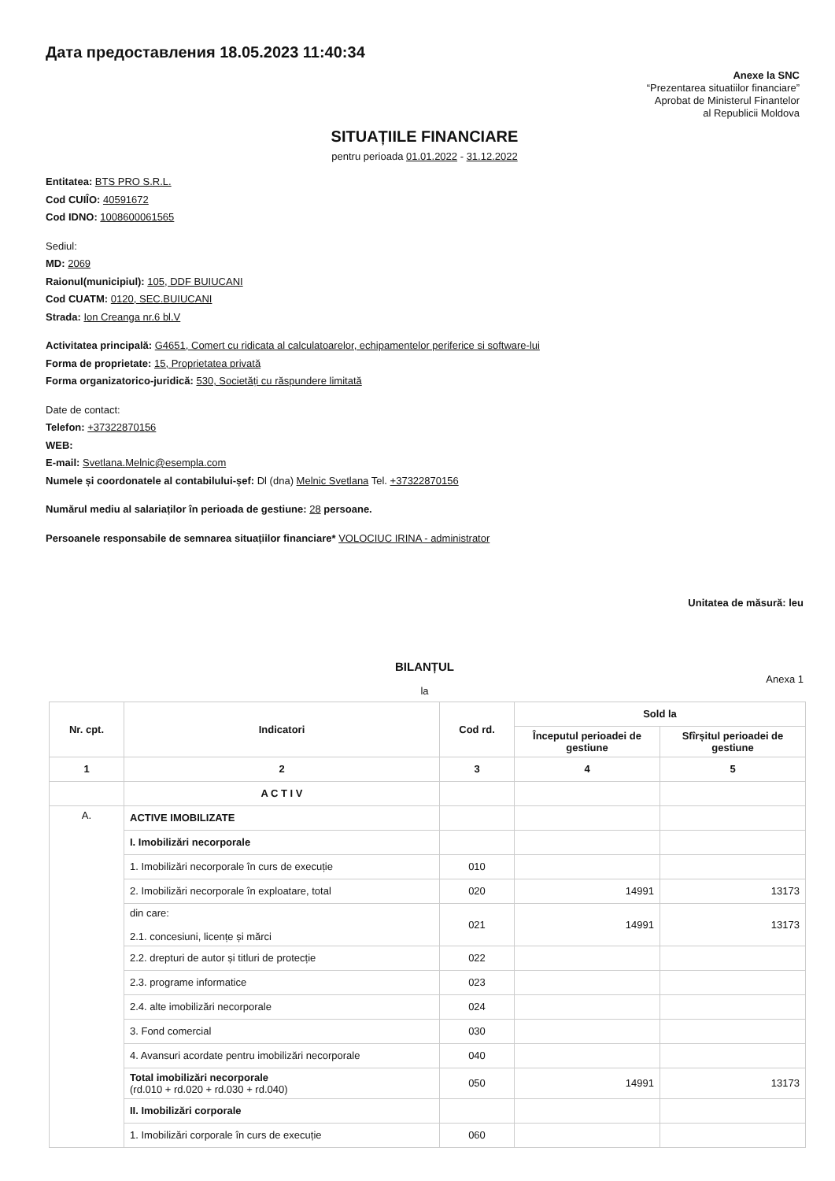Дата предоставления 18.05.2023 11:40:34
Anexe la SNC
“Prezentarea situatiilor financiare”
Aprobat de Ministerul Finantelor
al Republicii Moldova
SITUAȚIILE FINANCIARE
pentru perioada 01.01.2022 - 31.12.2022
Entitatea: BTS PRO S.R.L.
Cod CUIÎO: 40591672
Cod IDNO: 1008600061565
Sediul:
MD: 2069
Raionul(municipiul): 105, DDF BUIUCANI
Cod CUATM: 0120, SEC.BUIUCANI
Strada: Ion Creanga nr.6 bl.V
Activitatea principală: G4651, Comert cu ridicata al calculatoarelor, echipamentelor periferice si software-lui
Forma de proprietate: 15, Proprietatea privată
Forma organizatorico-juridică: 530, Societăți cu răspundere limitată
Date de contact:
Telefon: +37322870156
WEB:
E-mail: Svetlana.Melnic@esempla.com
Numele și coordonatele al contabilului-șef: Dl (dna) Melnic Svetlana Tel. +37322870156
Numărul mediu al salariaților în perioada de gestiune: 28 persoane.
Persoanele responsabile de semnarea situațiilor financiare* VOLOCIUC IRINA - administrator
Unitatea de măsură: leu
BILANȚUL
Anexa 1
la
| Nr. cpt. | Indicatori | Cod rd. | Sold la | |
| --- | --- | --- | --- | --- |
| | | | Începutul perioadei de gestiune | Sfîrșitul perioadei de gestiune |
| 1 | 2 | 3 | 4 | 5 |
| | A C T I V | | | |
| A. | ACTIVE IMOBILIZATE | | | |
| | I. Imobilizări necorporale | | | |
| | 1. Imobilizări necorporale în curs de execuție | 010 | | |
| | 2. Imobilizări necorporale în exploatare, total | 020 | 14991 | 13173 |
| | din care: 2.1. concesiuni, licențe și mărci | 021 | 14991 | 13173 |
| | 2.2. drepturi de autor și titluri de protecție | 022 | | |
| | 2.3. programe informatice | 023 | | |
| | 2.4. alte imobilizări necorporale | 024 | | |
| | 3. Fond comercial | 030 | | |
| | 4. Avansuri acordate pentru imobilizări necorporale | 040 | | |
| | Total imobilizări necorporale (rd.010 + rd.020 + rd.030 + rd.040) | 050 | 14991 | 13173 |
| | II. Imobilizări corporale | | | |
| | 1. Imobilizări corporale în curs de execuție | 060 | | |